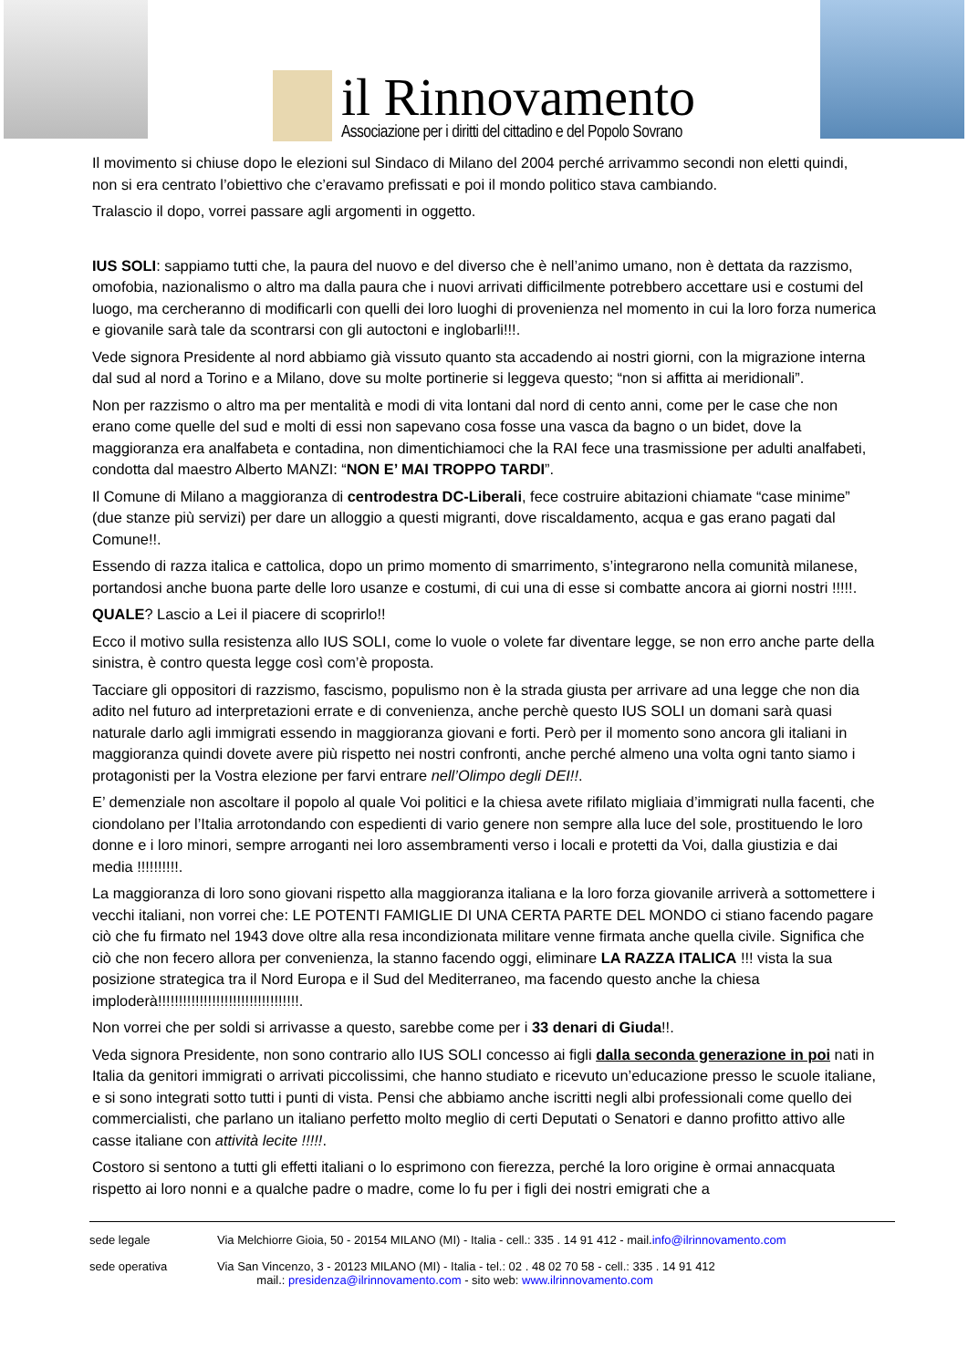il Rinnovamento
Associazione per i diritti del cittadino e del Popolo Sovrano
Il movimento si chiuse dopo le elezioni sul Sindaco di Milano del 2004 perché arrivammo secondi non eletti quindi, non si era centrato l’obiettivo che c’eravamo prefissati e poi il mondo politico stava cambiando.
Tralascio il dopo, vorrei passare agli argomenti in oggetto.
IUS SOLI: sappiamo tutti che, la paura del nuovo e del diverso che è nell’animo umano, non è dettata da razzismo, omofobia, nazionalismo o altro ma dalla paura che i nuovi arrivati difficilmente potrebbero accettare usi e costumi del luogo, ma cercheranno di modificarli con quelli dei loro luoghi di provenienza nel momento in cui la loro forza numerica e giovanile sarà tale da scontrarsi con gli autoctoni e inglobarli!!!.
Vede signora Presidente al nord abbiamo già vissuto quanto sta accadendo ai nostri giorni, con la migrazione interna dal sud al nord a Torino e a Milano, dove su molte portinerie si leggeva questo; “non si affitta ai meridionali”.
Non per razzismo o altro ma per mentalità e modi di vita lontani dal nord di cento anni, come per le case che non erano come quelle del sud e molti di essi non sapevano cosa fosse una vasca da bagno o un bidet, dove la maggioranza era analfabeta e contadina, non dimentichiamoci che la RAI fece una trasmissione per adulti analfabeti, condotta dal maestro Alberto MANZI: “NON E’ MAI TROPPO TARDI”.
Il Comune di Milano a maggioranza di centrodestra DC-Liberali, fece costruire abitazioni chiamate “case minime” (due stanze più servizi) per dare un alloggio a questi migranti, dove riscaldamento, acqua e gas erano pagati dal Comune!!.
Essendo di razza italica e cattolica, dopo un primo momento di smarrimento, s’integrarono nella comunità milanese, portandosi anche buona parte delle loro usanze e costumi, di cui una di esse si combatte ancora ai giorni nostri !!!!!.
QUALE? Lascio a Lei il piacere di scoprirlo!!
Ecco il motivo sulla resistenza allo IUS SOLI, come lo vuole o volete far diventare legge, se non erro anche parte della sinistra, è contro questa legge così com’è proposta.
Tacciare gli oppositori di razzismo, fascismo, populismo non è la strada giusta per arrivare ad una legge che non dia adito nel futuro ad interpretazioni errate e di convenienza, anche perchè questo IUS SOLI un domani sarà quasi naturale darlo agli immigrati essendo in maggioranza giovani e forti. Però per il momento sono ancora gli italiani in maggioranza quindi dovete avere più rispetto nei nostri confronti, anche perché almeno una volta ogni tanto siamo i protagonisti per la Vostra elezione per farvi entrare nell’Olimpo degli DEI!!.
E’ demenziale non ascoltare il popolo al quale Voi politici e la chiesa avete rifilato migliaia d’immigrati nulla facenti, che ciondolano per l’Italia arrotondando con espedienti di vario genere non sempre alla luce del sole, prostituendo le loro donne e i loro minori, sempre arroganti nei loro assembramenti verso i locali e protetti da Voi, dalla giustizia e dai media !!!!!!!!!!.
La maggioranza di loro sono giovani rispetto alla maggioranza italiana e la loro forza giovanile arriverà a sottomettere i vecchi italiani, non vorrei che: LE POTENTI FAMIGLIE DI UNA CERTA PARTE DEL MONDO ci stiano facendo pagare ciò che fu firmato nel 1943 dove oltre alla resa incondizionata militare venne firmata anche quella civile. Significa che ciò che non fecero allora per convenienza, la stanno facendo oggi, eliminare LA RAZZA ITALICA !!! vista la sua posizione strategica tra il Nord Europa e il Sud del Mediterraneo, ma facendo questo anche la chiesa imploderà!!!!!!!!!!!!!!!!!!!!!!!!!!!!!!!!!!.
Non vorrei che per soldi si arrivasse a questo, sarebbe come per i 33 denari di Giuda!!.
Veda signora Presidente, non sono contrario allo IUS SOLI concesso ai figli dalla seconda generazione in poi nati in Italia da genitori immigrati o arrivati piccolissimi, che hanno studiato e ricevuto un’educazione presso le scuole italiane, e si sono integrati sotto tutti i punti di vista. Pensi che abbiamo anche iscritti negli albi professionali come quello dei commercialisti, che parlano un italiano perfetto molto meglio di certi Deputati o Senatori e danno profitto attivo alle casse italiane con attività lecite !!!!!.
Costoro si sentono a tutti gli effetti italiani o lo esprimono con fierezza, perché la loro origine è ormai annacquata rispetto ai loro nonni e a qualche padre o madre, come lo fu per i figli dei nostri emigrati che a
sede legale Via Melchiorre Gioia, 50 - 20154 MILANO (MI) - Italia - cell.: 335 . 14 91 412 - mail.info@ilrinnovamento.com
sede operativa Via San Vincenzo, 3 - 20123 MILANO (MI) - Italia - tel.: 02 . 48 02 70 58 - cell.: 335 . 14 91 412
mail.: presidenza@ilrinnovamento.com - sito web: www.ilrinnovamento.com